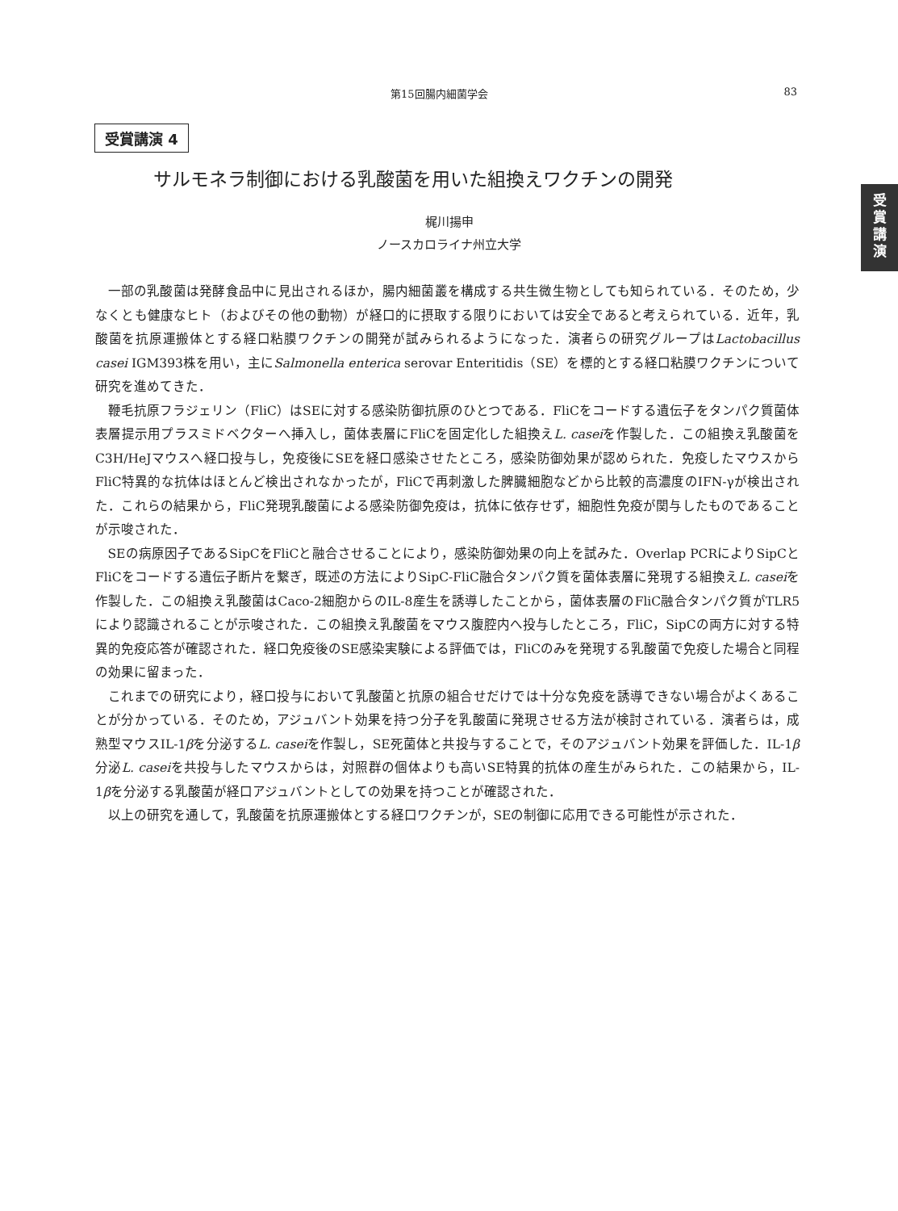第15回腸内細菌学会 83
受
賞
講
演
受賞講演 4
サルモネラ制御における乳酸菌を用いた組換えワクチンの開発
梶川揚申
ノースカロライナ州立大学
一部の乳酸菌は発酵食品中に見出されるほか，腸内細菌叢を構成する共生微生物としても知られている．そのため，少なくとも健康なヒト（およびその他の動物）が経口的に摂取する限りにおいては安全であると考えられている．近年，乳酸菌を抗原運搬体とする経口粘膜ワクチンの開発が試みられるようになった．演者らの研究グループはLactobacillus casei IGM393株を用い，主にSalmonella enterica serovar Enteritidis（SE）を標的とする経口粘膜ワクチンについて研究を進めてきた．
鞭毛抗原フラジェリン（FliC）はSEに対する感染防御抗原のひとつである．FliCをコードする遺伝子をタンパク質菌体表層提示用プラスミドベクターへ挿入し，菌体表層にFliCを固定化した組換えL. caseiを作製した．この組換え乳酸菌をC3H/HeJマウスへ経口投与し，免疫後にSEを経口感染させたところ，感染防御効果が認められた．免疫したマウスからFliC特異的な抗体はほとんど検出されなかったが，FliCで再刺激した脾臓細胞などから比較的高濃度のIFN-γが検出された．これらの結果から，FliC発現乳酸菌による感染防御免疫は，抗体に依存せず，細胞性免疫が関与したものであることが示唆された．
SEの病原因子であるSipCをFliCと融合させることにより，感染防御効果の向上を試みた．Overlap PCRによりSipCとFliCをコードする遺伝子断片を繋ぎ，既述の方法によりSipC-FliC融合タンパク質を菌体表層に発現する組換えL. caseiを作製した．この組換え乳酸菌はCaco-2細胞からのIL-8産生を誘導したことから，菌体表層のFliC融合タンパク質がTLR5により認識されることが示唆された．この組換え乳酸菌をマウス腹腔内へ投与したところ，FliC，SipCの両方に対する特異的免疫応答が確認された．経口免疫後のSE感染実験による評価では，FliCのみを発現する乳酸菌で免疫した場合と同程の効果に留まった．
これまでの研究により，経口投与において乳酸菌と抗原の組合せだけでは十分な免疫を誘導できない場合がよくあることが分かっている．そのため，アジュバント効果を持つ分子を乳酸菌に発現させる方法が検討されている．演者らは，成熟型マウスIL-1βを分泌するL. caseiを作製し，SE死菌体と共投与することで，そのアジュバント効果を評価した．IL-1β分泌L. caseiを共投与したマウスからは，対照群の個体よりも高いSE特異的抗体の産生がみられた．この結果から，IL-1βを分泌する乳酸菌が経口アジュバントとしての効果を持つことが確認された．
以上の研究を通して，乳酸菌を抗原運搬体とする経口ワクチンが，SEの制御に応用できる可能性が示された．